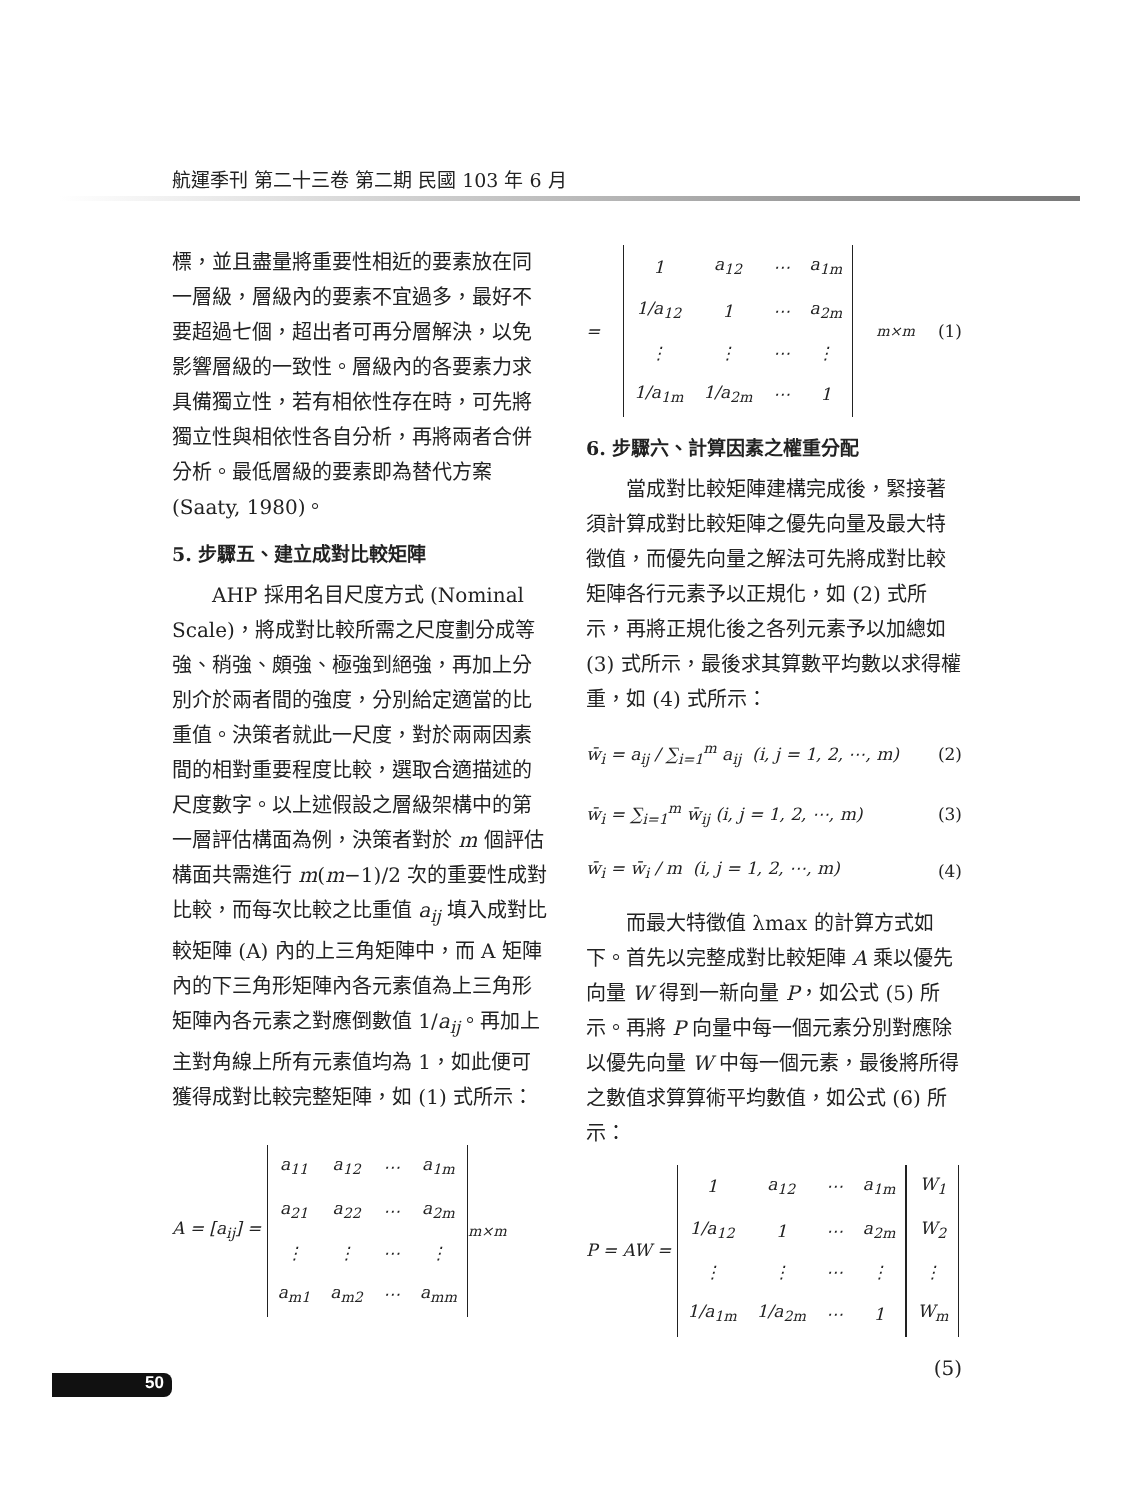航運季刊 第二十三卷 第二期 民國 103 年 6 月
標，並且盡量將重要性相近的要素放在同一層級，層級內的要素不宜過多，最好不要超過七個，超出者可再分層解決，以免影響層級的一致性。層級內的各要素力求具備獨立性，若有相依性存在時，可先將獨立性與相依性各自分析，再將兩者合併分析。最低層級的要素即為替代方案 (Saaty, 1980)。
5. 步驟五、建立成對比較矩陣
AHP 採用名目尺度方式 (Nominal Scale)，將成對比較所需之尺度劃分成等強、稍強、頗強、極強到絕強，再加上分別介於兩者間的強度，分別給定適當的比重值。決策者就此一尺度，對於兩兩因素間的相對重要程度比較，選取合適描述的尺度數字。以上述假設之層級架構中的第一層評估構面為例，決策者對於 m 個評估構面共需進行 m(m−1)/2 次的重要性成對比較，而每次比較之比重值 a<sub>ij</sub> 填入成對比較矩陣 (A) 內的上三角矩陣中，而 A 矩陣內的下三角形矩陣內各元素值為上三角形矩陣內各元素之對應倒數值 1/a<sub>ij</sub>。再加上主對角線上所有元素值均為 1，如此便可獲得成對比較完整矩陣，如 (1) 式所示：
A = [a<sub>ij</sub>] =
| a<sub>11</sub> | a<sub>12</sub> | ⋯ | a<sub>1m</sub> |
| a<sub>21</sub> | a<sub>22</sub> | ⋯ | a<sub>2m</sub> |
| ⋮ | ⋮ | ⋯ | ⋮ |
| a<sub>m1</sub> | a<sub>m2</sub> | ⋯ | a<sub>mm</sub> |
<sub>m×m</sub>
=
| 1 | a<sub>12</sub> | ⋯ | a<sub>1m</sub> |
| 1/a<sub>12</sub> | 1 | ⋯ | a<sub>2m</sub> |
| ⋮ | ⋮ | ⋯ | ⋮ |
| 1/a<sub>1m</sub> | 1/a<sub>2m</sub> | ⋯ | 1 |
<sub>m×m</sub> (1)
6. 步驟六、計算因素之權重分配
當成對比較矩陣建構完成後，緊接著須計算成對比較矩陣之優先向量及最大特徵值，而優先向量之解法可先將成對比較矩陣各行元素予以正規化，如 (2) 式所示，再將正規化後之各列元素予以加總如 (3) 式所示，最後求其算數平均數以求得權重，如 (4) 式所示：
w̄<sub>i</sub> = a<sub>ij</sub> / ∑<sub>i=1</sub><sup>m</sup> a<sub>ij</sub> (i, j = 1, 2, ⋯, m) (2)
w̄<sub>i</sub> = ∑<sub>i=1</sub><sup>m</sup> w̄<sub>ij</sub> (i, j = 1, 2, ⋯, m) (3)
w̄<sub>i</sub> = w̄<sub>i</sub> / m (i, j = 1, 2, ⋯, m) (4)
而最大特徵值 λmax 的計算方式如下。首先以完整成對比較矩陣 A 乘以優先向量 W 得到一新向量 P，如公式 (5) 所示。再將 P 向量中每一個元素分別對應除以優先向量 W 中每一個元素，最後將所得之數值求算算術平均數值，如公式 (6) 所示：
P = AW =
| 1 | a<sub>12</sub> | ⋯ | a<sub>1m</sub> |
| 1/a<sub>12</sub> | 1 | ⋯ | a<sub>2m</sub> |
| ⋮ | ⋮ | ⋯ | ⋮ |
| 1/a<sub>1m</sub> | 1/a<sub>2m</sub> | ⋯ | 1 |
| W<sub>1</sub> |
| W<sub>2</sub> |
| ⋮ |
| W<sub>m</sub> |
(5)
50